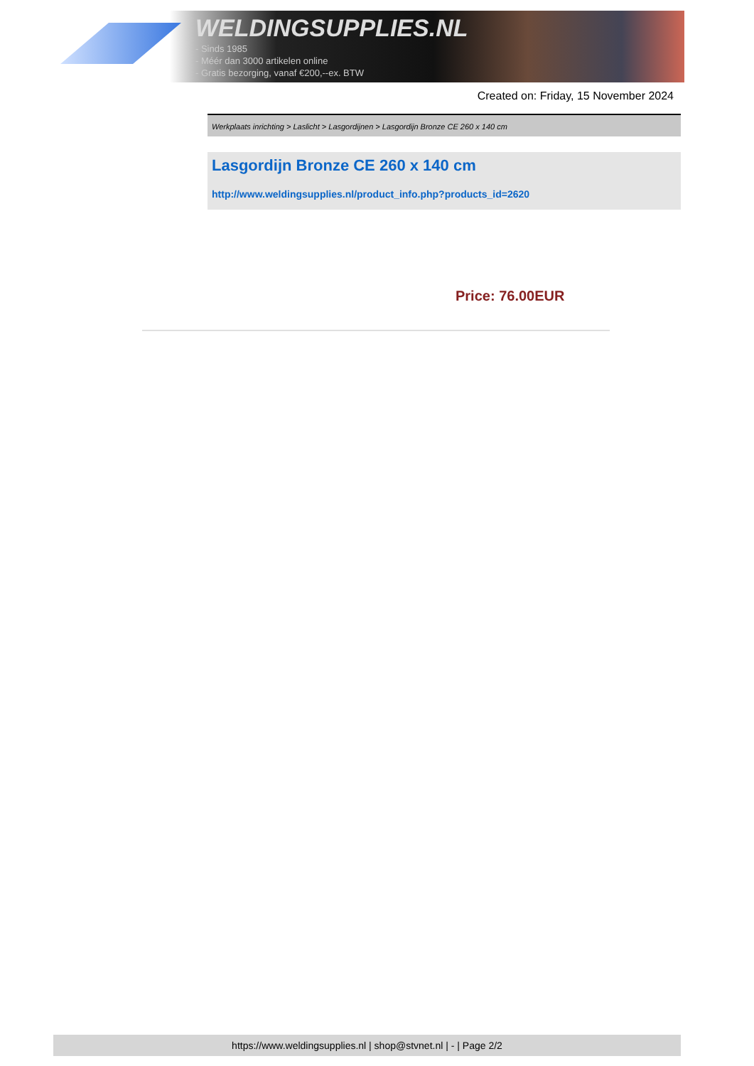WELDINGSUPPLIES.NL
- Sinds 1985
- Méér dan 3000 artikelen online
- Gratis bezorging, vanaf €200,--ex. BTW
Created on: Friday, 15 November 2024
Werkplaats inrichting > Laslicht > Lasgordijnen > Lasgordijn Bronze CE 260 x 140 cm
Lasgordijn Bronze CE 260 x 140 cm
http://www.weldingsupplies.nl/product_info.php?products_id=2620
Price: 76.00EUR
https://www.weldingsupplies.nl | shop@stvnet.nl | - | Page 2/2